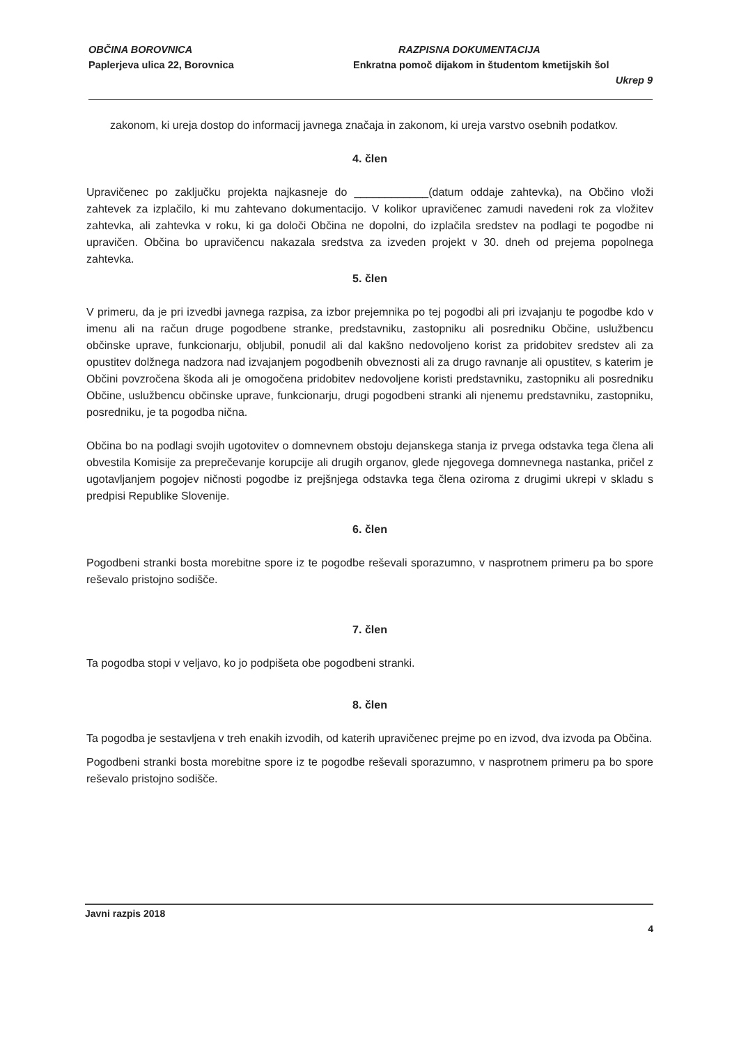OBČINA BOROVNICA
Paplerjeva ulica 22, Borovnica
RAZPISNA DOKUMENTACIJA
Enkratna pomoč dijakom in študentom kmetijskih šol
Ukrep 9
zakonom, ki ureja dostop do informacij javnega značaja in zakonom, ki ureja varstvo osebnih podatkov.
4. člen
Upravičenec po zaključku projekta najkasneje do ____________(datum oddaje zahtevka), na Občino vloži zahtevek za izplačilo, ki mu zahtevano dokumentacijo. V kolikor upravičenec zamudi navedeni rok za vložitev zahtevka, ali zahtevka v roku, ki ga določi Občina ne dopolni, do izplačila sredstev na podlagi te pogodbe ni upravičen. Občina bo upravičencu nakazala sredstva za izveden projekt v 30. dneh od prejema popolnega zahtevka.
5. člen
V primeru, da je pri izvedbi javnega razpisa, za izbor prejemnika po tej pogodbi ali pri izvajanju te pogodbe kdo v imenu ali na račun druge pogodbene stranke, predstavniku, zastopniku ali posredniku Občine, uslužbencu občinske uprave, funkcionarju, obljubil, ponudil ali dal kakšno nedovoljeno korist za pridobitev sredstev ali za opustitev dolžnega nadzora nad izvajanjem pogodbenih obveznosti ali za drugo ravnanje ali opustitev, s katerim je Občini povzročena škoda ali je omogočena pridobitev nedovoljene koristi predstavniku, zastopniku ali posredniku Občine, uslužbencu občinske uprave, funkcionarju, drugi pogodbeni stranki ali njenemu predstavniku, zastopniku, posredniku, je ta pogodba nična.
Občina bo na podlagi svojih ugotovitev o domnevnem obstoju dejanskega stanja iz prvega odstavka tega člena ali obvestila Komisije za preprečevanje korupcije ali drugih organov, glede njegovega domnevnega nastanka, pričel z ugotavljanjem pogojev ničnosti pogodbe iz prejšnjega odstavka tega člena oziroma z drugimi ukrepi v skladu s predpisi Republike Slovenije.
6. člen
Pogodbeni stranki bosta morebitne spore iz te pogodbe reševali sporazumno, v nasprotnem primeru pa bo spore reševalo pristojno sodišče.
7. člen
Ta pogodba stopi v veljavo, ko jo podpišeta obe pogodbeni stranki.
8. člen
Ta pogodba je sestavljena v treh enakih izvodih, od katerih upravičenec prejme po en izvod, dva izvoda pa Občina.
Pogodbeni stranki bosta morebitne spore iz te pogodbe reševali sporazumno, v nasprotnem primeru pa bo spore reševalo pristojno sodišče.
Javni razpis 2018
4